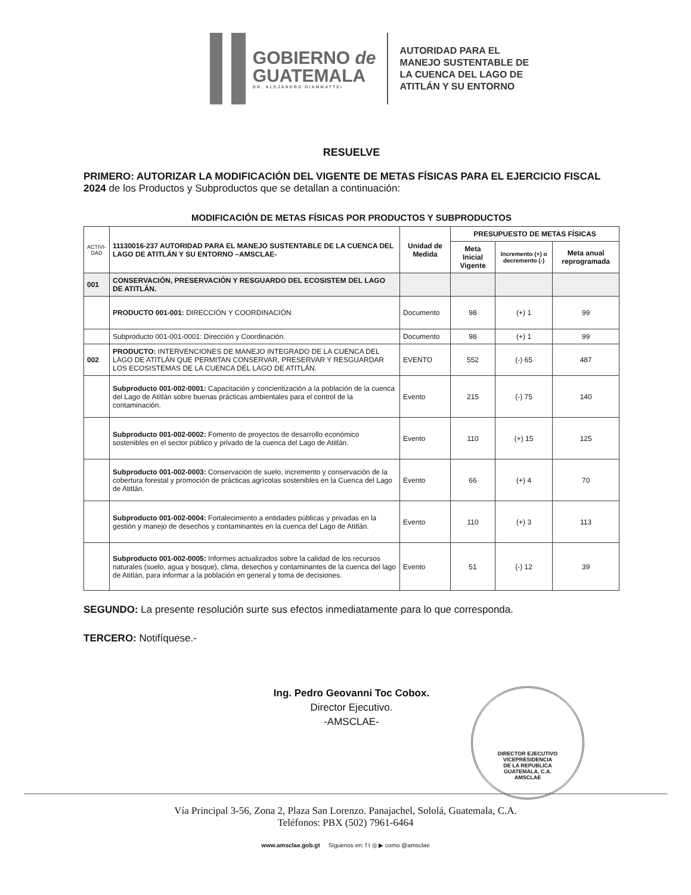GOBIERNO de
GUATEMALA
DR. ALEJANDRO GIAMMATTEI
AUTORIDAD PARA EL
MANEJO SUSTENTABLE DE
LA CUENCA DEL LAGO DE
ATITLÁN Y SU ENTORNO
RESUELVE
PRIMERO: AUTORIZAR LA MODIFICACIÓN DEL VIGENTE DE METAS FÍSICAS PARA EL EJERCICIO FISCAL 2024 de los Productos y Subproductos que se detallan a continuación:
MODIFICACIÓN DE METAS FÍSICAS POR PRODUCTOS Y SUBPRODUCTOS
| ACTIVI- DAD | 11130016-237 AUTORIDAD PARA EL MANEJO SUSTENTABLE DE LA CUENCA DEL LAGO DE ATITLÁN Y SU ENTORNO –AMSCLAE- | Unidad de Medida | PRESUPUESTO DE METAS FÍSICAS | | |
| --- | --- | --- | --- | --- | --- |
| | | | Meta Inicial Vigente | Incremento (+) o decremento (-) | Meta anual reprogramada |
| 001 | CONSERVACIÓN, PRESERVACIÓN Y RESGUARDO DEL ECOSISTEM DEL LAGO DE ATITLÁN. | | | | |
| | PRODUCTO 001-001: DIRECCIÓN Y COORDINACIÓN | Documento | 98 | (+) 1 | 99 |
| | Subproducto 001-001-0001: Dirección y Coordinación. | Documento | 98 | (+) 1 | 99 |
| 002 | PRODUCTO: INTERVENCIONES DE MANEJO INTEGRADO DE LA CUENCA DEL LAGO DE ATITLÁN QUE PERMITAN CONSERVAR, PRESERVAR Y RESGUARDAR LOS ECOSISTEMAS DE LA CUENCA DEL LAGO DE ATITLÁN. | EVENTO | 552 | (-) 65 | 487 |
| | Subproducto 001-002-0001: Capacitación y concientización a la población de la cuenca del Lago de Atitlán sobre buenas prácticas ambientales para el control de la contaminación. | Evento | 215 | (-) 75 | 140 |
| | Subproducto 001-002-0002: Fomento de proyectos de desarrollo económico sostenibles en el sector público y privado de la cuenca del Lago de Atitlán. | Evento | 110 | (+) 15 | 125 |
| | Subproducto 001-002-0003: Conservación de suelo, incremento y conservación de la cobertura forestal y promoción de prácticas agrícolas sostenibles en la Cuenca del Lago de Atitlán. | Evento | 66 | (+) 4 | 70 |
| | Subproducto 001-002-0004: Fortalecimiento a entidades públicas y privadas en la gestión y manejo de desechos y contaminantes en la cuenca del Lago de Atitlán. | Evento | 110 | (+) 3 | 113 |
| | Subproducto 001-002-0005: Informes actualizados sobre la calidad de los recursos naturales (suelo, agua y bosque), clima, desechos y contaminantes de la cuenca del lago de Atitlán, para informar a la población en general y toma de decisiones. | Evento | 51 | (-) 12 | 39 |
SEGUNDO: La presente resolución surte sus efectos inmediatamente para lo que corresponda.
TERCERO: Notifíquese.-
Ing. Pedro Geovanni Toc Cobox.
Director Ejecutivo.
-AMSCLAE-
DIRECTOR EJECUTIVO
VICEPRESIDENCIA
DE LA REPUBLICA
GUATEMALA, C.A.
AMSCLAE
Vía Principal 3-56, Zona 2, Plaza San Lorenzo. Panajachel, Sololá, Guatemala, C.A.
Teléfonos: PBX (502) 7961-6464
www.amsclae.gob.gt Síguenos en: f t ◎ ▶ como @amsclae